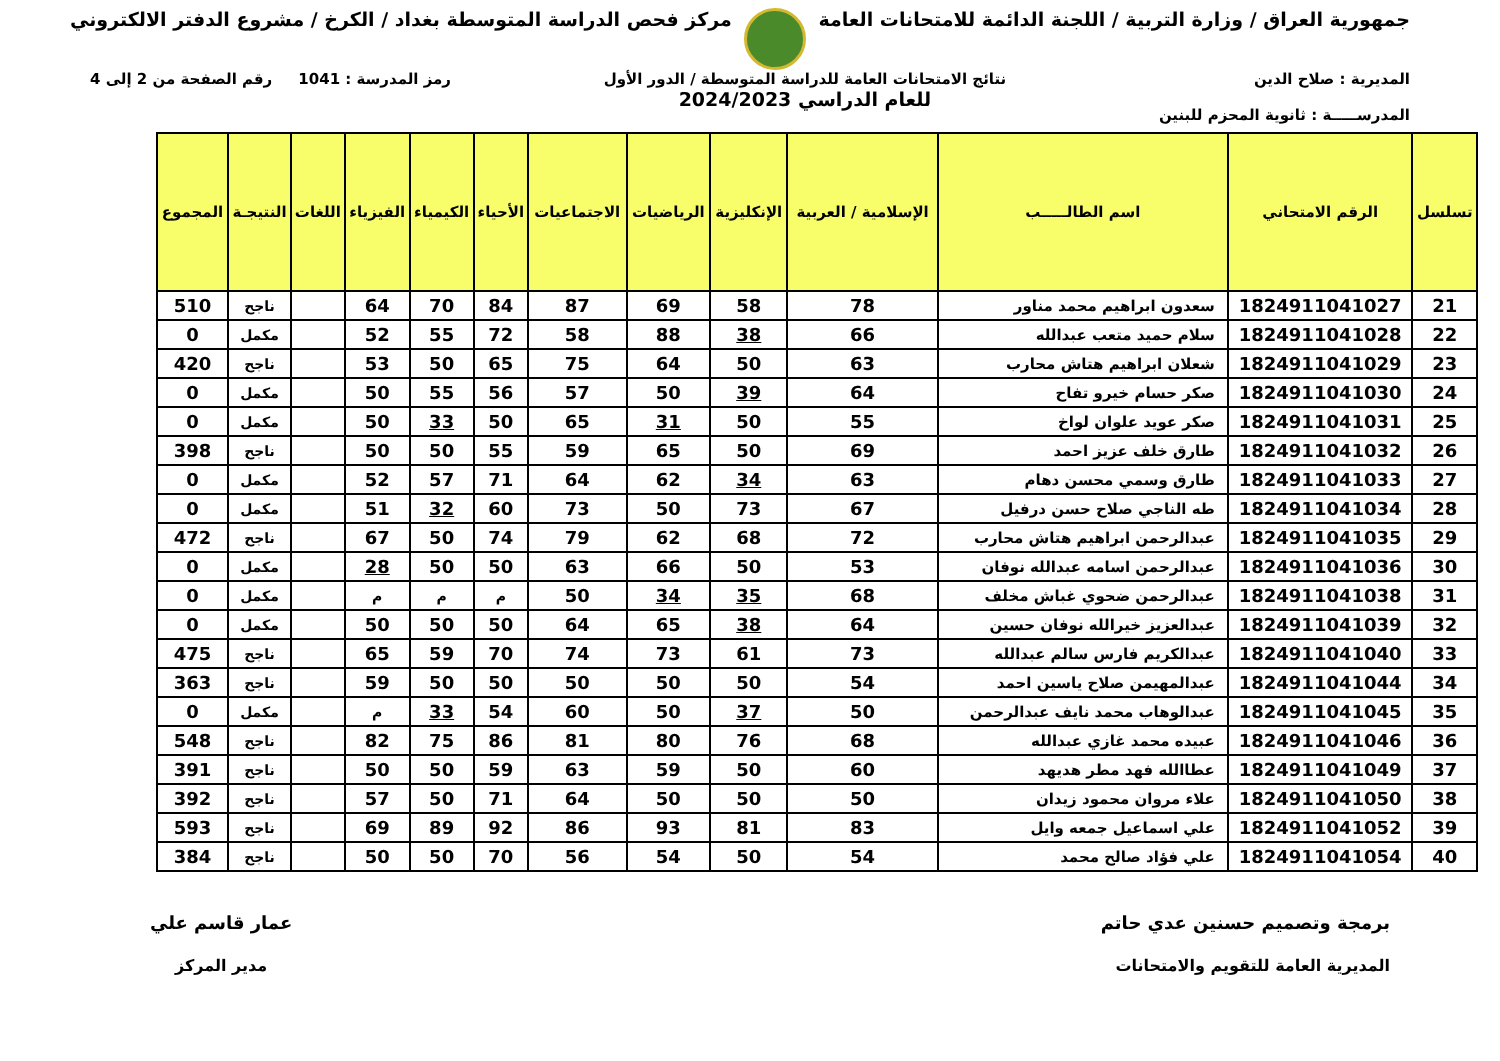جمهورية العراق / وزارة التربية / اللجنة الدائمة للامتحانات العامة
مركز فحص الدراسة المتوسطة بغداد / الكرخ / مشروع الدفتر الالكتروني
المديرية : صلاح الدين
المدرســـــة : ثانوية المحزم للبنين
نتائج الامتحانات العامة للدراسة المتوسطة / الدور الأول
للعام الدراسي 2024/2023
رمز المدرسة : 1041 رقم الصفحة من 2 إلى 4
| تسلسل | الرقم الامتحاني | اسم الطالـــــب | الإسلامية / العربية | الإنكليزية | الرياضيات | الاجتماعيات | الأحياء | الكيمياء | الفيزياء | اللغات | النتيجـة | المجموع |
| --- | --- | --- | --- | --- | --- | --- | --- | --- | --- | --- | --- | --- |
| 21 | 1824911041027 | سعدون ابراهيم محمد مناور | 78 | 58 | 69 | 87 | 84 | 70 | 64 | | ناجح | 510 |
| 22 | 1824911041028 | سلام حميد متعب عبدالله | 66 | 38 | 88 | 58 | 72 | 55 | 52 | | مكمل | 0 |
| 23 | 1824911041029 | شعلان ابراهيم هتاش محارب | 63 | 50 | 64 | 75 | 65 | 50 | 53 | | ناجح | 420 |
| 24 | 1824911041030 | صكر حسام خيرو تفاح | 64 | 39 | 50 | 57 | 56 | 55 | 50 | | مكمل | 0 |
| 25 | 1824911041031 | صكر عويد علوان لواخ | 55 | 50 | 31 | 65 | 50 | 33 | 50 | | مكمل | 0 |
| 26 | 1824911041032 | طارق خلف عزيز احمد | 69 | 50 | 65 | 59 | 55 | 50 | 50 | | ناجح | 398 |
| 27 | 1824911041033 | طارق وسمي محسن دهام | 63 | 34 | 62 | 64 | 71 | 57 | 52 | | مكمل | 0 |
| 28 | 1824911041034 | طه الناجي صلاح حسن درفيل | 67 | 73 | 50 | 73 | 60 | 32 | 51 | | مكمل | 0 |
| 29 | 1824911041035 | عبدالرحمن ابراهيم هتاش محارب | 72 | 68 | 62 | 79 | 74 | 50 | 67 | | ناجح | 472 |
| 30 | 1824911041036 | عبدالرحمن اسامه عبدالله نوفان | 53 | 50 | 66 | 63 | 50 | 50 | 28 | | مكمل | 0 |
| 31 | 1824911041038 | عبدالرحمن ضحوي غباش مخلف | 68 | 35 | 34 | 50 | م | م | م | | مكمل | 0 |
| 32 | 1824911041039 | عبدالعزيز خيرالله نوفان حسين | 64 | 38 | 65 | 64 | 50 | 50 | 50 | | مكمل | 0 |
| 33 | 1824911041040 | عبدالكريم فارس سالم عبدالله | 73 | 61 | 73 | 74 | 70 | 59 | 65 | | ناجح | 475 |
| 34 | 1824911041044 | عبدالمهيمن صلاح ياسين احمد | 54 | 50 | 50 | 50 | 50 | 50 | 59 | | ناجح | 363 |
| 35 | 1824911041045 | عبدالوهاب محمد نايف عبدالرحمن | 50 | 37 | 50 | 60 | 54 | 33 | م | | مكمل | 0 |
| 36 | 1824911041046 | عبيده محمد غازي عبدالله | 68 | 76 | 80 | 81 | 86 | 75 | 82 | | ناجح | 548 |
| 37 | 1824911041049 | عطاالله فهد مطر هديهد | 60 | 50 | 59 | 63 | 59 | 50 | 50 | | ناجح | 391 |
| 38 | 1824911041050 | علاء مروان محمود زيدان | 50 | 50 | 50 | 64 | 71 | 50 | 57 | | ناجح | 392 |
| 39 | 1824911041052 | علي اسماعيل جمعه وايل | 83 | 81 | 93 | 86 | 92 | 89 | 69 | | ناجح | 593 |
| 40 | 1824911041054 | علي فؤاد صالح محمد | 54 | 50 | 54 | 56 | 70 | 50 | 50 | | ناجح | 384 |
برمجة وتصميم حسنين عدي حاتم
المديرية العامة للتقويم والامتحانات
عمار قاسم علي
مدير المركز